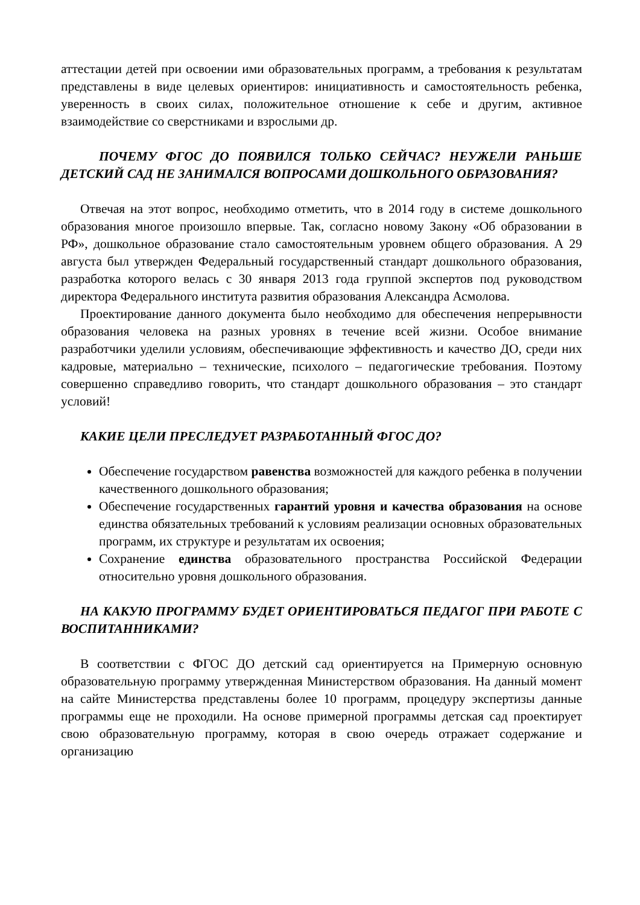аттестации детей при освоении ими образовательных программ, а требования к результатам представлены в виде целевых ориентиров: инициативность и самостоятельность ребенка, уверенность в своих силах, положительное отношение к себе и другим, активное взаимодействие со сверстниками и взрослыми др.
ПОЧЕМУ ФГОС ДО ПОЯВИЛСЯ ТОЛЬКО СЕЙЧАС? НЕУЖЕЛИ РАНЬШЕ ДЕТСКИЙ САД НЕ ЗАНИМАЛСЯ ВОПРОСАМИ ДОШКОЛЬНОГО ОБРАЗОВАНИЯ?
Отвечая на этот вопрос, необходимо отметить, что в 2014 году в системе дошкольного образования многое произошло впервые. Так, согласно новому Закону «Об образовании в РФ», дошкольное образование стало самостоятельным уровнем общего образования. А 29 августа был утвержден Федеральный государственный стандарт дошкольного образования, разработка которого велась с 30 января 2013 года группой экспертов под руководством директора Федерального института развития образования Александра Асмолова.
Проектирование данного документа было необходимо для обеспечения непрерывности образования человека на разных уровнях в течение всей жизни. Особое внимание разработчики уделили условиям, обеспечивающие эффективность и качество ДО, среди них кадровые, материально – технические, психолого – педагогические требования. Поэтому совершенно справедливо говорить, что стандарт дошкольного образования – это стандарт условий!
КАКИЕ ЦЕЛИ ПРЕСЛЕДУЕТ РАЗРАБОТАННЫЙ ФГОС ДО?
Обеспечение государством равенства возможностей для каждого ребенка в получении качественного дошкольного образования;
Обеспечение государственных гарантий уровня и качества образования на основе единства обязательных требований к условиям реализации основных образовательных программ, их структуре и результатам их освоения;
Сохранение единства образовательного пространства Российской Федерации относительно уровня дошкольного образования.
НА КАКУЮ ПРОГРАММУ БУДЕТ ОРИЕНТИРОВАТЬСЯ ПЕДАГОГ ПРИ РАБОТЕ С ВОСПИТАННИКАМИ?
В соответствии с ФГОС ДО детский сад ориентируется на Примерную основную образовательную программу утвержденная Министерством образования. На данный момент на сайте Министерства представлены более 10 программ, процедуру экспертизы данные программы еще не проходили. На основе примерной программы детская сад проектирует свою образовательную программу, которая в свою очередь отражает содержание и организацию